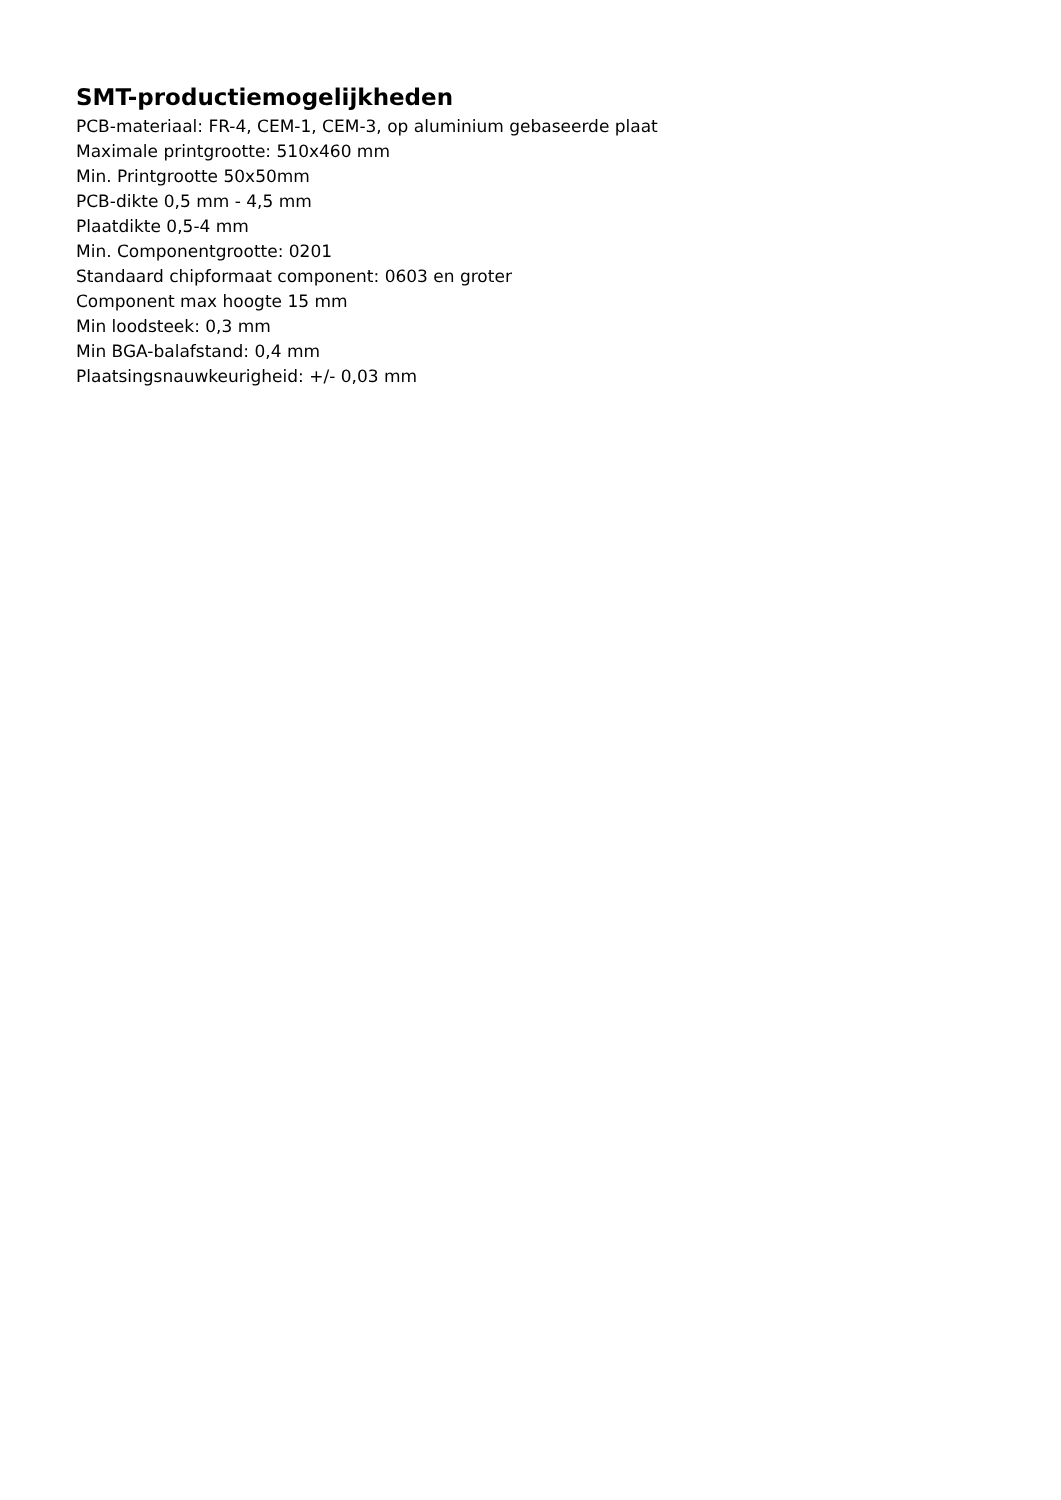SMT-productiemogelijkheden
PCB-materiaal: FR-4, CEM-1, CEM-3, op aluminium gebaseerde plaat
Maximale printgrootte: 510x460 mm
Min. Printgrootte 50x50mm
PCB-dikte 0,5 mm - 4,5 mm
Plaatdikte 0,5-4 mm
Min. Componentgrootte: 0201
Standaard chipformaat component: 0603 en groter
Component max hoogte 15 mm
Min loodsteek: 0,3 mm
Min BGA-balafstand: 0,4 mm
Plaatsingsnauwkeurigheid: +/- 0,03 mm